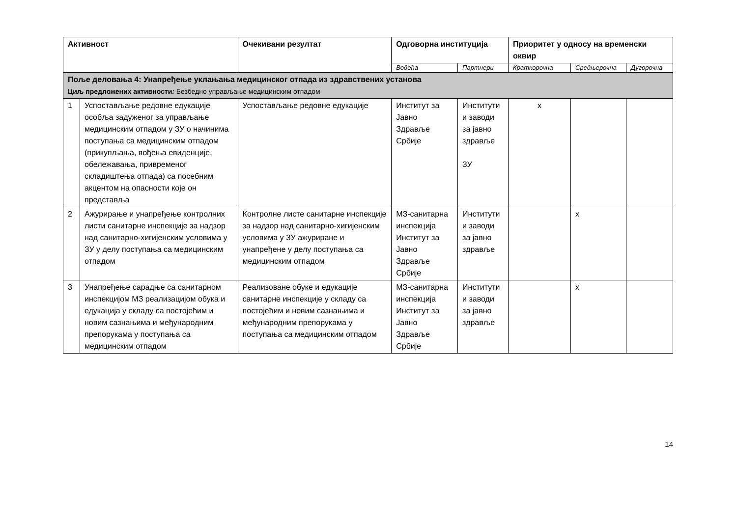| Активност | | Очекивани резултат | Одговорна институција | | Приоритет у односу на временски оквир | | |
| --- | --- | --- | --- | --- | --- | --- | --- |
| | | | Водећа | Партнери | Краткорочна | Средњерочна | Дугорочна |
| Поље деловања 4: Унапређење уклањања медицинског отпада из здравствених установа Циљ предложених активности : Безбедно управљање медицинским отпадом | | | | | | | |
| 1 | Успостављање редовне едукације особља задуженог за управљање медицинским отпадом у ЗУ о начинима поступања са медицинским отпадом (прикупљања, вођења евиденције, обележавања, привременог складиштења отпада) са посебним акцентом на опасности које он представља | Успостављање редовне едукације | Институт за Јавно Здравље Србије | Институти и заводи за јавно здравље ЗУ | x | | |
| 2 | Ажурирање и унапређење контролних листи санитарне инспекције за надзор над санитарно-хигијенским условима у ЗУ у делу поступања са медицинским отпадом | Контролне листе санитарне инспекције за надзор над санитарно-хигијенским условима у ЗУ ажуриране и унапређене у делу поступања са медицинским отпадом | МЗ-санитарна инспекција Институт за Јавно Здравље Србије | Институти и заводи за јавно здравље | | x | |
| 3 | Унапређење сарадње са санитарном инспекцијом МЗ реализацијом обука и едукација у складу са постојећим и новим сазнањима и међународним препорукама у поступања са медицинским отпадом | Реализоване обуке и едукације санитарне инспекције у складу са постојећим и новим сазнањима и међународним препорукама у поступања са медицинским отпадом | МЗ-санитарна инспекција Институт за Јавно Здравље Србије | Институти и заводи за јавно здравље | | x | |
14